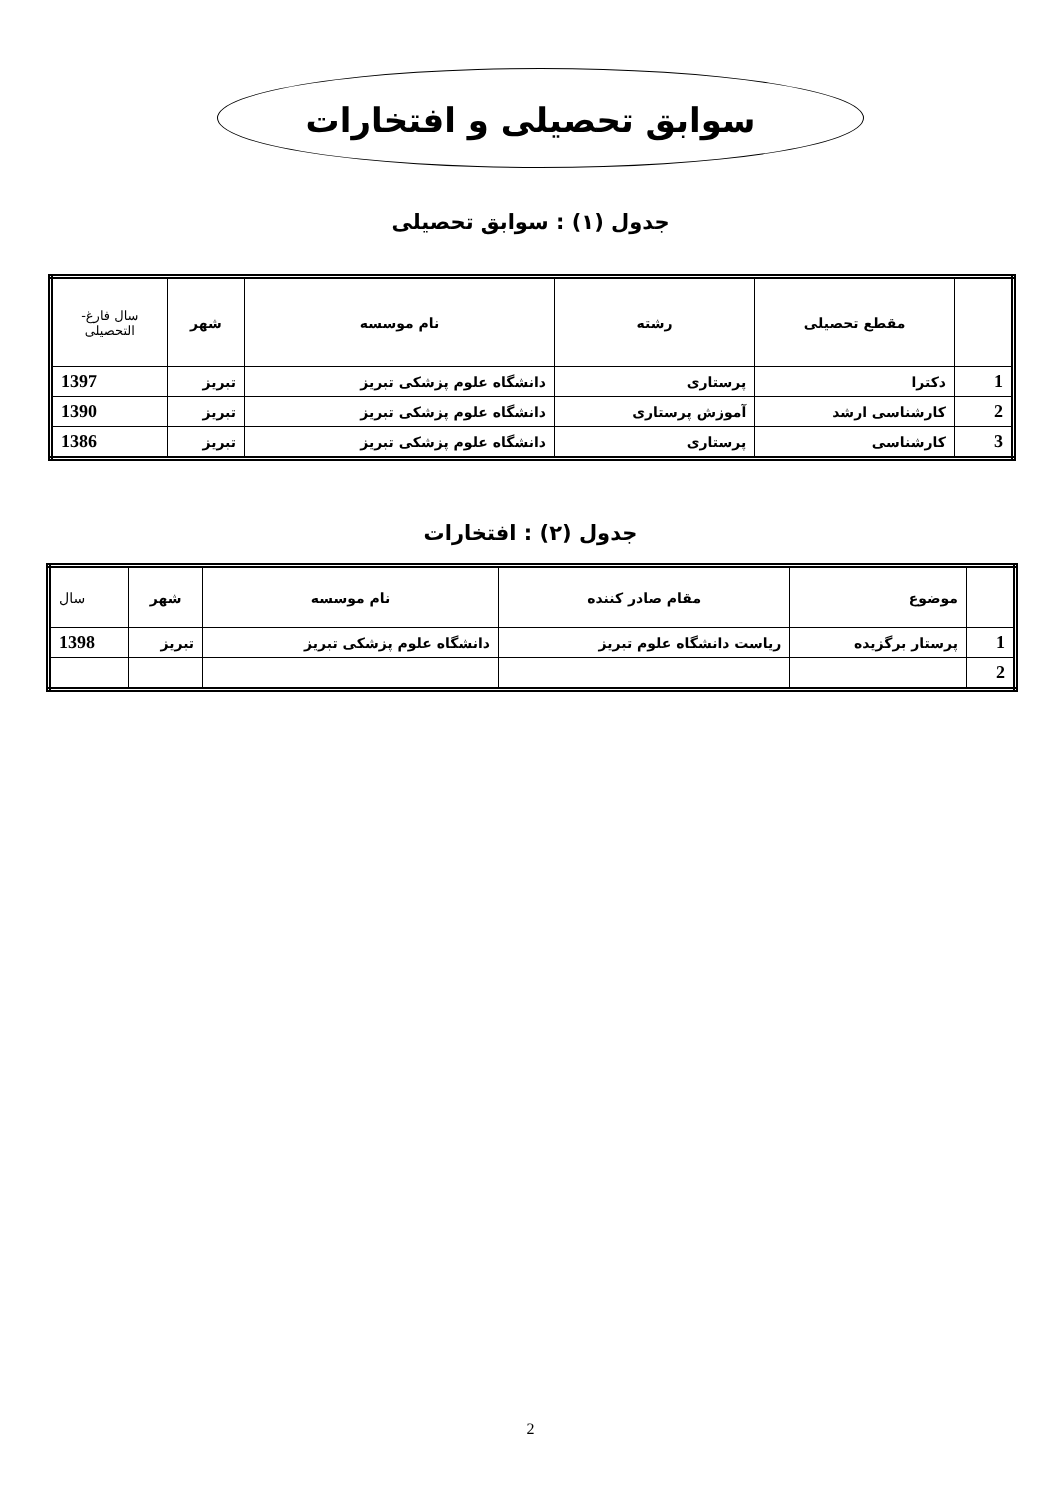سوابق تحصیلی و افتخارات
جدول (۱) : سوابق تحصیلی
| | مقطع تحصیلی | رشته | نام موسسه | شهر | سال فارغ- التحصیلی |
| --- | --- | --- | --- | --- | --- |
| 1 | دکترا | پرستاری | دانشگاه علوم پزشکی تبریز | تبریز | 1397 |
| 2 | کارشناسی ارشد | آموزش پرستاری | دانشگاه علوم پزشکی تبریز | تبریز | 1390 |
| 3 | کارشناسی | پرستاری | دانشگاه علوم پزشکی تبریز | تبریز | 1386 |
جدول (۲) : افتخارات
| | موضوع | مقام صادر کننده | نام موسسه | شهر | سال |
| --- | --- | --- | --- | --- | --- |
| 1 | پرستار برگزیده | ریاست دانشگاه علوم تبریز | دانشگاه علوم پزشکی تبریز | تبریز | 1398 |
| 2 | | | | | |
2